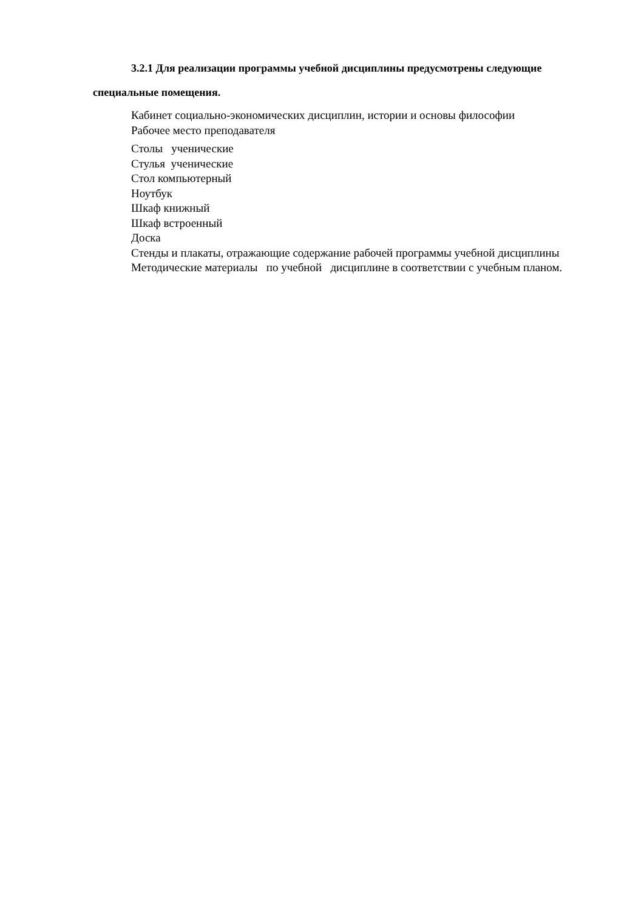3.2.1 Для реализации программы учебной дисциплины предусмотрены следующие специальные помещения.
Кабинет социально-экономических дисциплин, истории и основы философии
Рабочее место преподавателя
Столы ученические
Стулья ученические
Стол компьютерный
Ноутбук
Шкаф книжный
Шкаф встроенный
Доска
Стенды и плакаты, отражающие содержание рабочей программы учебной дисциплины
Методические материалы по учебной дисциплине в соответствии с учебным планом.